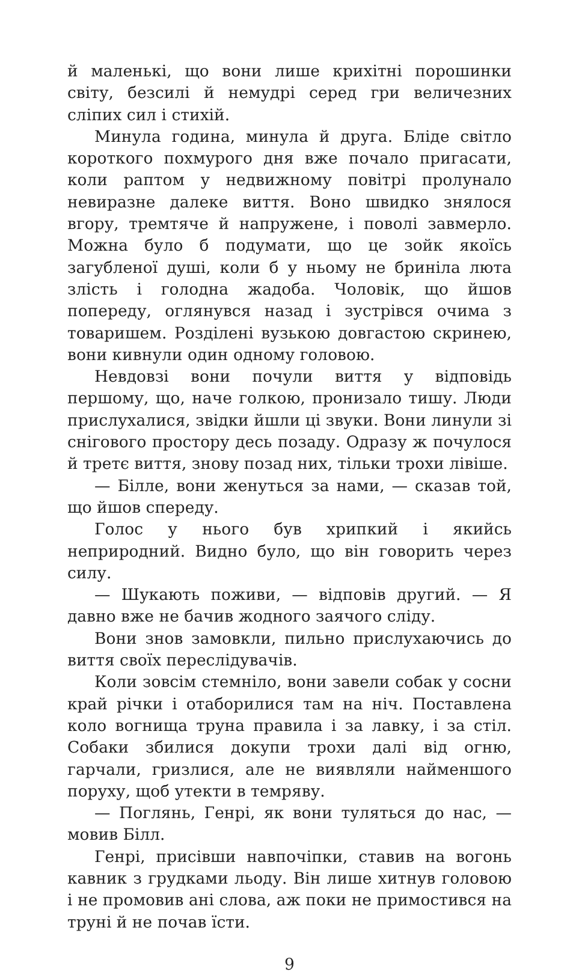й маленькі, що вони лише крихітні порошинки світу, безсилі й немудрі серед гри величезних сліпих сил і стихій.
Минула година, минула й друга. Бліде світло короткого похмурого дня вже почало пригасати, коли раптом у недвижному повітрі пролунало невиразне далеке виття. Воно швидко знялося вгору, тремтяче й напружене, і поволі завмерло. Можна було б подумати, що це зойк якоїсь загубленої душі, коли б у ньому не бриніла люта злість і голодна жадоба. Чоловік, що йшов попереду, оглянувся назад і зустрівся очима з товаришем. Розділені вузькою довгастою скринею, вони кивнули один одному головою.
Невдовзі вони почули виття у відповідь першому, що, наче голкою, пронизало тишу. Люди прислухалися, звідки йшли ці звуки. Вони линули зі снігового простору десь позаду. Одразу ж почулося й третє виття, знову позад них, тільки трохи лівіше.
— Білле, вони женуться за нами, — сказав той, що йшов спереду.
Голос у нього був хрипкий і якийсь неприродний. Видно було, що він говорить через силу.
— Шукають поживи, — відповів другий. — Я давно вже не бачив жодного заячого сліду.
Вони знов замовкли, пильно прислухаючись до виття своїх переслідувачів.
Коли зовсім стемніло, вони завели собак у сосни край річки і отаборилися там на ніч. Поставлена коло вогнища труна правила і за лавку, і за стіл. Собаки збилися докупи трохи далі від огню, гарчали, гризлися, але не виявляли найменшого поруху, щоб утекти в темряву.
— Поглянь, Генрі, як вони туляться до нас, — мовив Білл.
Генрі, присівши навпочіпки, ставив на вогонь кавник з грудками льоду. Він лише хитнув головою і не промовив ані слова, аж поки не примостився на труні й не почав їсти.
9